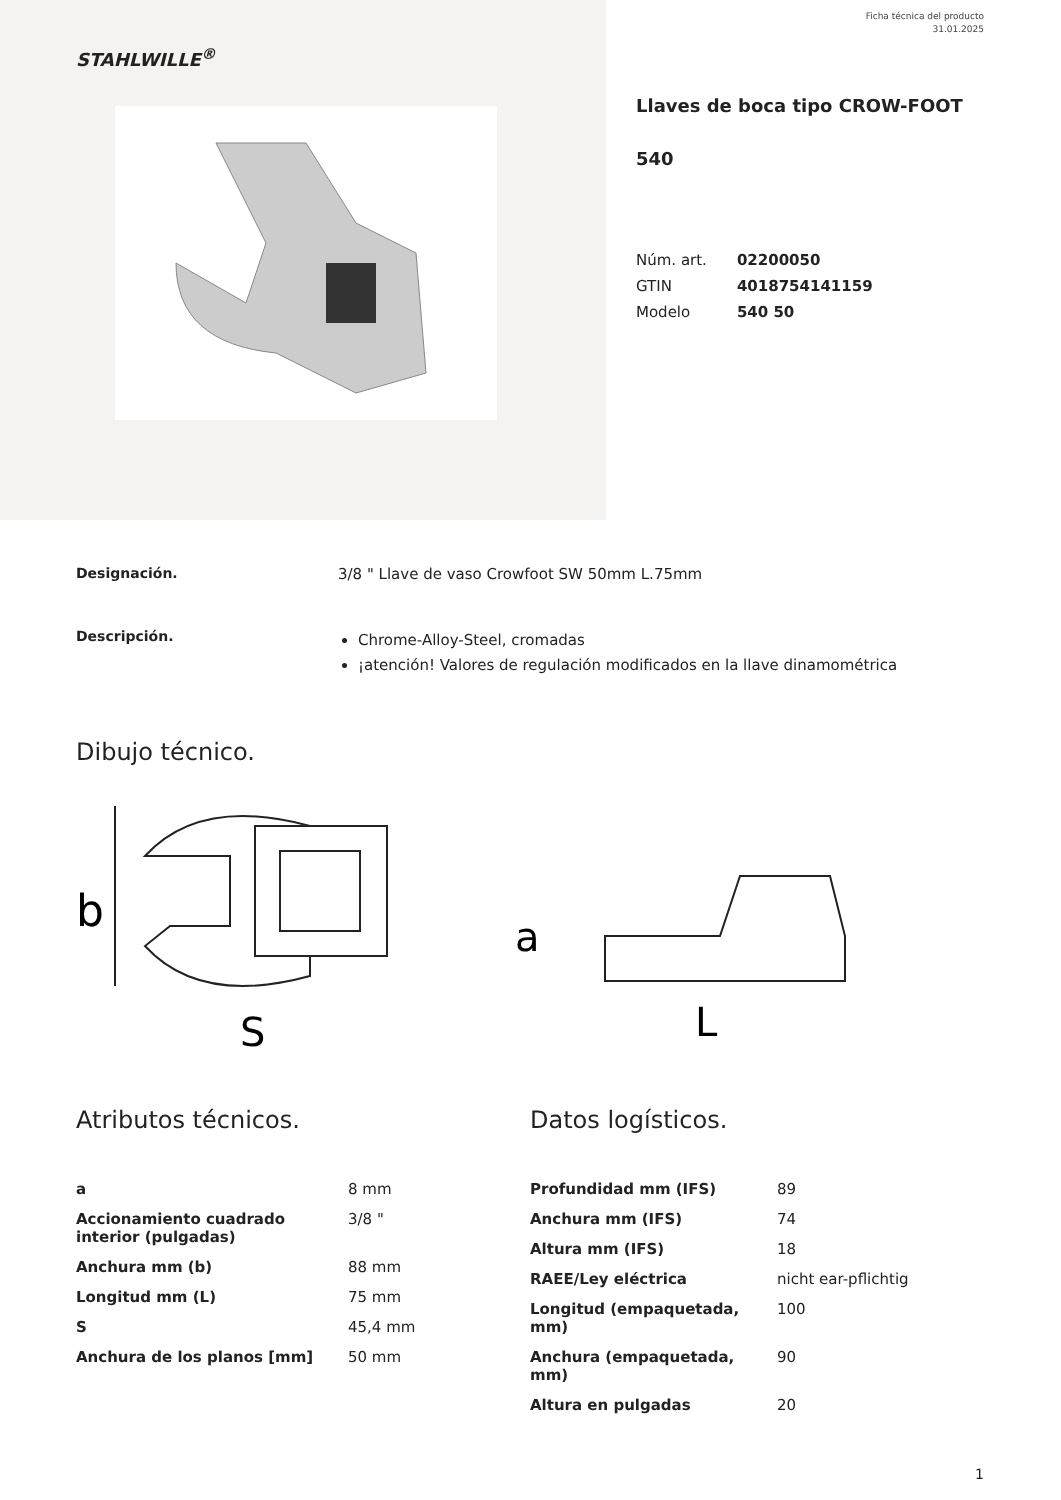Ficha técnica del producto
31.01.2025
STAHLWILLE<sup>®</sup>
Llaves de boca tipo CROW-FOOT
540
| Núm. art. | 02200050 |
| GTIN | 4018754141159 |
| Modelo | 540 50 |
Designación. 3/8 " Llave de vaso Crowfoot SW 50mm L.75mm
Descripción.
Chrome-Alloy-Steel, cromadas
¡atención! Valores de regulación modificados en la llave dinamométrica
Dibujo técnico.
b
S
a
L
Atributos técnicos.
| a | 8 mm |
| Accionamiento cuadrado interior (pulgadas) | 3/8 " |
| Anchura mm (b) | 88 mm |
| Longitud mm (L) | 75 mm |
| S | 45,4 mm |
| Anchura de los planos [mm] | 50 mm |
Datos logísticos.
| Profundidad mm (IFS) | 89 |
| Anchura mm (IFS) | 74 |
| Altura mm (IFS) | 18 |
| RAEE/Ley eléctrica | nicht ear-pflichtig |
| Longitud (empaquetada, mm) | 100 |
| Anchura (empaquetada, mm) | 90 |
| Altura en pulgadas | 20 |
1